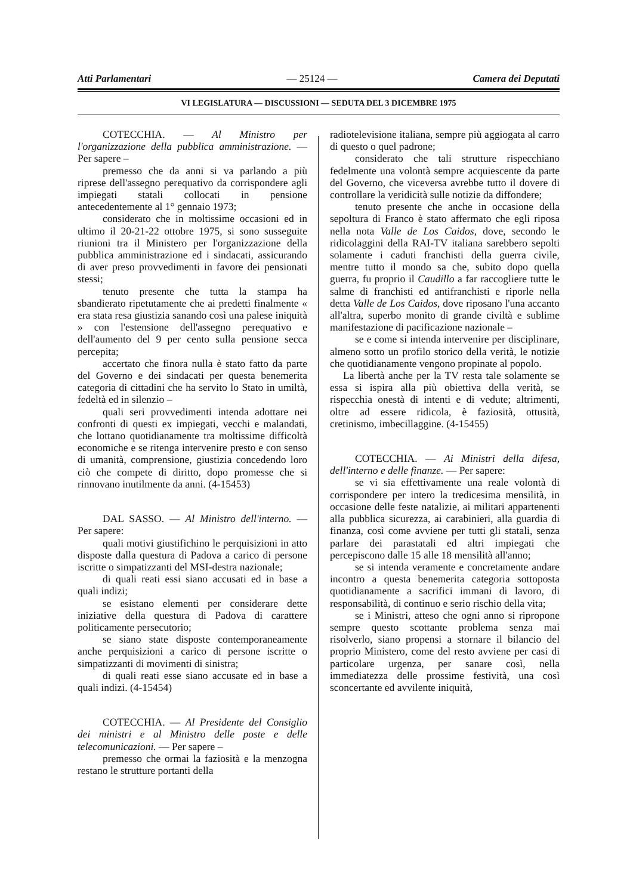Atti Parlamentari — 25124 — Camera dei Deputati
VI LEGISLATURA — DISCUSSIONI — SEDUTA DEL 3 DICEMBRE 1975
COTECCHIA. — Al Ministro per l'organizzazione della pubblica amministrazione. — Per sapere –
premesso che da anni si va parlando a più riprese dell'assegno perequativo da corrispondere agli impiegati statali collocati in pensione antecedentemente al 1° gennaio 1973;
considerato che in moltissime occasioni ed in ultimo il 20-21-22 ottobre 1975, si sono susseguite riunioni tra il Ministero per l'organizzazione della pubblica amministrazione ed i sindacati, assicurando di aver preso provvedimenti in favore dei pensionati stessi;
tenuto presente che tutta la stampa ha sbandierato ripetutamente che ai predetti finalmente « era stata resa giustizia sanando così una palese iniquità » con l'estensione dell'assegno perequativo e dell'aumento del 9 per cento sulla pensione secca percepita;
accertato che finora nulla è stato fatto da parte del Governo e dei sindacati per questa benemerita categoria di cittadini che ha servito lo Stato in umiltà, fedeltà ed in silenzio –
quali seri provvedimenti intenda adottare nei confronti di questi ex impiegati, vecchi e malandati, che lottano quotidianamente tra moltissime difficoltà economiche e se ritenga intervenire presto e con senso di umanità, comprensione, giustizia concedendo loro ciò che compete di diritto, dopo promesse che si rinnovano inutilmente da anni. (4-15453)
DAL SASSO. — Al Ministro dell'interno. — Per sapere:
quali motivi giustifichino le perquisizioni in atto disposte dalla questura di Padova a carico di persone iscritte o simpatizzanti del MSI-destra nazionale;
di quali reati essi siano accusati ed in base a quali indizi;
se esistano elementi per considerare dette iniziative della questura di Padova di carattere politicamente persecutorio;
se siano state disposte contemporaneamente anche perquisizioni a carico di persone iscritte o simpatizzanti di movimenti di sinistra;
di quali reati esse siano accusate ed in base a quali indizi. (4-15454)
COTECCHIA. — Al Presidente del Consiglio dei ministri e al Ministro delle poste e delle telecomunicazioni. — Per sapere –
premesso che ormai la faziosità e la menzogna restano le strutture portanti della
radiotelevisione italiana, sempre più aggiogata al carro di questo o quel padrone;
considerato che tali strutture rispecchiano fedelmente una volontà sempre acquiescente da parte del Governo, che viceversa avrebbe tutto il dovere di controllare la veridicità sulle notizie da diffondere;
tenuto presente che anche in occasione della sepoltura di Franco è stato affermato che egli riposa nella nota Valle de Los Caidos, dove, secondo le ridicolaggini della RAI-TV italiana sarebbero sepolti solamente i caduti franchisti della guerra civile, mentre tutto il mondo sa che, subito dopo quella guerra, fu proprio il Caudillo a far raccogliere tutte le salme di franchisti ed antifranchisti e riporle nella detta Valle de Los Caidos, dove riposano l'una accanto all'altra, superbo monito di grande civiltà e sublime manifestazione di pacificazione nazionale –
se e come si intenda intervenire per disciplinare, almeno sotto un profilo storico della verità, le notizie che quotidianamente vengono propinate al popolo.
La libertà anche per la TV resta tale solamente se essa si ispira alla più obiettiva della verità, se rispecchia onestà di intenti e di vedute; altrimenti, oltre ad essere ridicola, è faziosità, ottusità, cretinismo, imbecillaggine. (4-15455)
COTECCHIA. — Ai Ministri della difesa, dell'interno e delle finanze. — Per sapere:
se vi sia effettivamente una reale volontà di corrispondere per intero la tredicesima mensilità, in occasione delle feste natalizie, ai militari appartenenti alla pubblica sicurezza, ai carabinieri, alla guardia di finanza, così come avviene per tutti gli statali, senza parlare dei parastatali ed altri impiegati che percepiscono dalle 15 alle 18 mensilità all'anno;
se si intenda veramente e concretamente andare incontro a questa benemerita categoria sottoposta quotidianamente a sacrifici immani di lavoro, di responsabilità, di continuo e serio rischio della vita;
se i Ministri, atteso che ogni anno si ripropone sempre questo scottante problema senza mai risolverlo, siano propensi a stornare il bilancio del proprio Ministero, come del resto avviene per casi di particolare urgenza, per sanare così, nella immediatezza delle prossime festività, una così sconcertante ed avvilente iniquità,